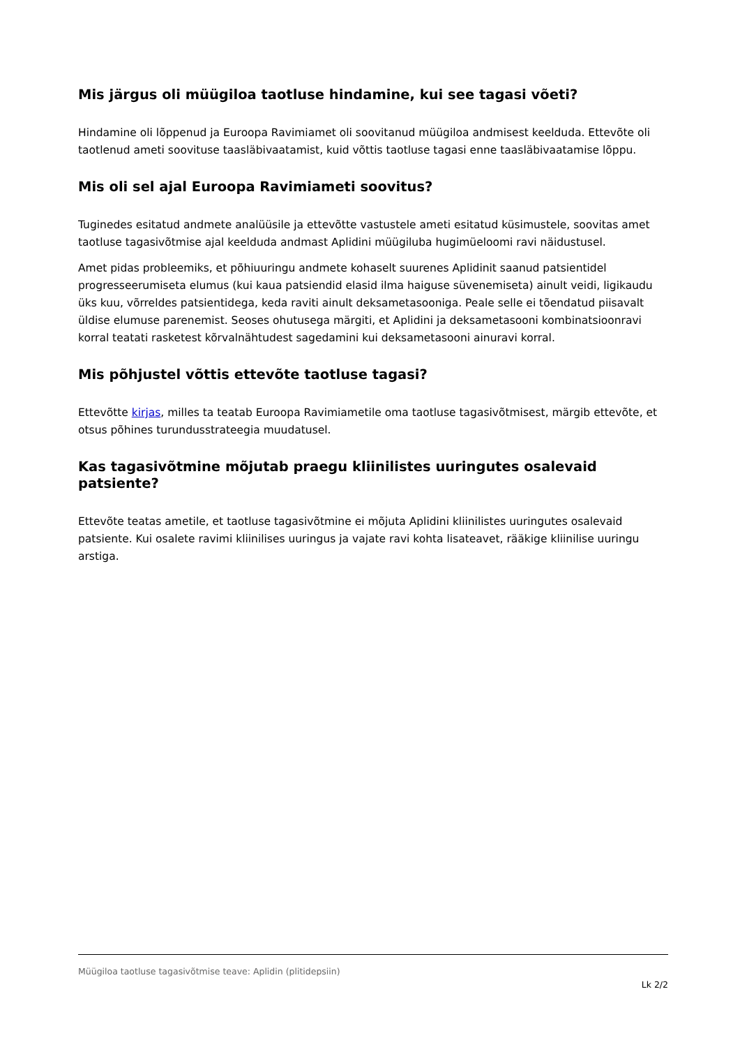Mis järgus oli müügiloa taotluse hindamine, kui see tagasi võeti?
Hindamine oli lõppenud ja Euroopa Ravimiamet oli soovitanud müügiloa andmisest keelduda. Ettevõte oli taotlenud ameti soovituse taasläbivaatamist, kuid võttis taotluse tagasi enne taasläbivaatamise lõppu.
Mis oli sel ajal Euroopa Ravimiameti soovitus?
Tuginedes esitatud andmete analüüsile ja ettevõtte vastustele ameti esitatud küsimustele, soovitas amet taotluse tagasivõtmise ajal keelduda andmast Aplidini müügiluba hugimüeloomi ravi näidustusel.
Amet pidas probleemiks, et põhiuuringu andmete kohaselt suurenes Aplidinit saanud patsientidel progresseerumiseta elumus (kui kaua patsiendid elasid ilma haiguse süvenemiseta) ainult veidi, ligikaudu üks kuu, võrreldes patsientidega, keda raviti ainult deksametasooniga. Peale selle ei tõendatud piisavalt üldise elumuse parenemist. Seoses ohutusega märgiti, et Aplidini ja deksametasooni kombinatsioonravi korral teatati rasketest kõrvalnähtudest sagedamini kui deksametasooni ainuravi korral.
Mis põhjustel võttis ettevõte taotluse tagasi?
Ettevõtte kirjas, milles ta teatab Euroopa Ravimiametile oma taotluse tagasivõtmisest, märgib ettevõte, et otsus põhines turundusstrateegia muudatusel.
Kas tagasivõtmine mõjutab praegu kliinilistes uuringutes osalevaid patsiente?
Ettevõte teatas ametile, et taotluse tagasivõtmine ei mõjuta Aplidini kliinilistes uuringutes osalevaid patsiente. Kui osalete ravimi kliinilises uuringus ja vajate ravi kohta lisateavet, rääkige kliinilise uuringu arstiga.
Müügiloa taotluse tagasivõtmise teave: Aplidin (plitidepsiin)
Lk 2/2